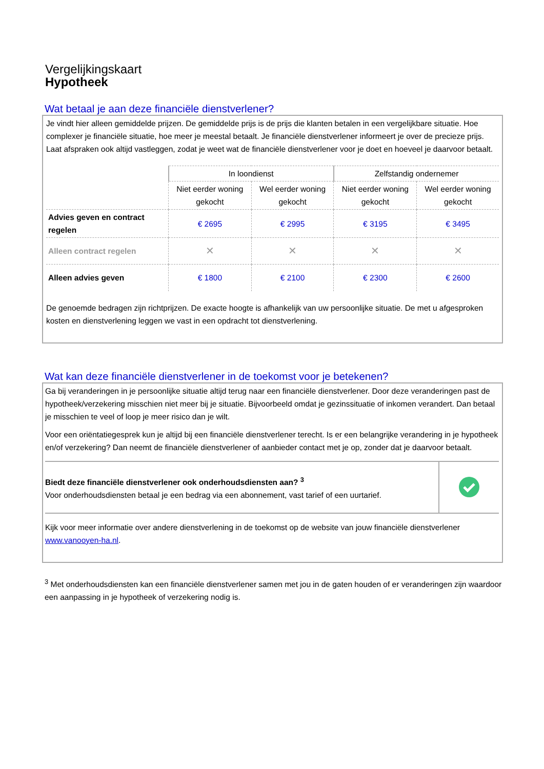Vergelijkingskaart
Hypotheek
Wat betaal je aan deze financiële dienstverlener?
Je vindt hier alleen gemiddelde prijzen. De gemiddelde prijs is de prijs die klanten betalen in een vergelijkbare situatie. Hoe complexer je financiële situatie, hoe meer je meestal betaalt. Je financiële dienstverlener informeert je over de precieze prijs. Laat afspraken ook altijd vastleggen, zodat je weet wat de financiële dienstverlener voor je doet en hoeveel je daarvoor betaalt.
| | In loondienst | | Zelfstandig ondernemer | |
| --- | --- | --- | --- | --- |
| | Niet eerder woning gekocht | Wel eerder woning gekocht | Niet eerder woning gekocht | Wel eerder woning gekocht |
| Advies geven en contract regelen | € 2695 | € 2995 | € 3195 | € 3495 |
| Alleen contract regelen | ✕ | ✕ | ✕ | ✕ |
| Alleen advies geven | € 1800 | € 2100 | € 2300 | € 2600 |
De genoemde bedragen zijn richtprijzen. De exacte hoogte is afhankelijk van uw persoonlijke situatie. De met u afgesproken kosten en dienstverlening leggen we vast in een opdracht tot dienstverlening.
Wat kan deze financiële dienstverlener in de toekomst voor je betekenen?
Ga bij veranderingen in je persoonlijke situatie altijd terug naar een financiële dienstverlener. Door deze veranderingen past de hypotheek/verzekering misschien niet meer bij je situatie. Bijvoorbeeld omdat je gezinssituatie of inkomen verandert. Dan betaal je misschien te veel of loop je meer risico dan je wilt.
Voor een oriëntatiegesprek kun je altijd bij een financiële dienstverlener terecht. Is er een belangrijke verandering in je hypotheek en/of verzekering? Dan neemt de financiële dienstverlener of aanbieder contact met je op, zonder dat je daarvoor betaalt.
Biedt deze financiële dienstverlener ook onderhoudsdiensten aan? <sup>3</sup>
Voor onderhoudsdiensten betaal je een bedrag via een abonnement, vast tarief of een uurtarief.
Kijk voor meer informatie over andere dienstverlening in de toekomst op de website van jouw financiële dienstverlener www.vanooyen-ha.nl.
<sup>3</sup> Met onderhoudsdiensten kan een financiële dienstverlener samen met jou in de gaten houden of er veranderingen zijn waardoor een aanpassing in je hypotheek of verzekering nodig is.